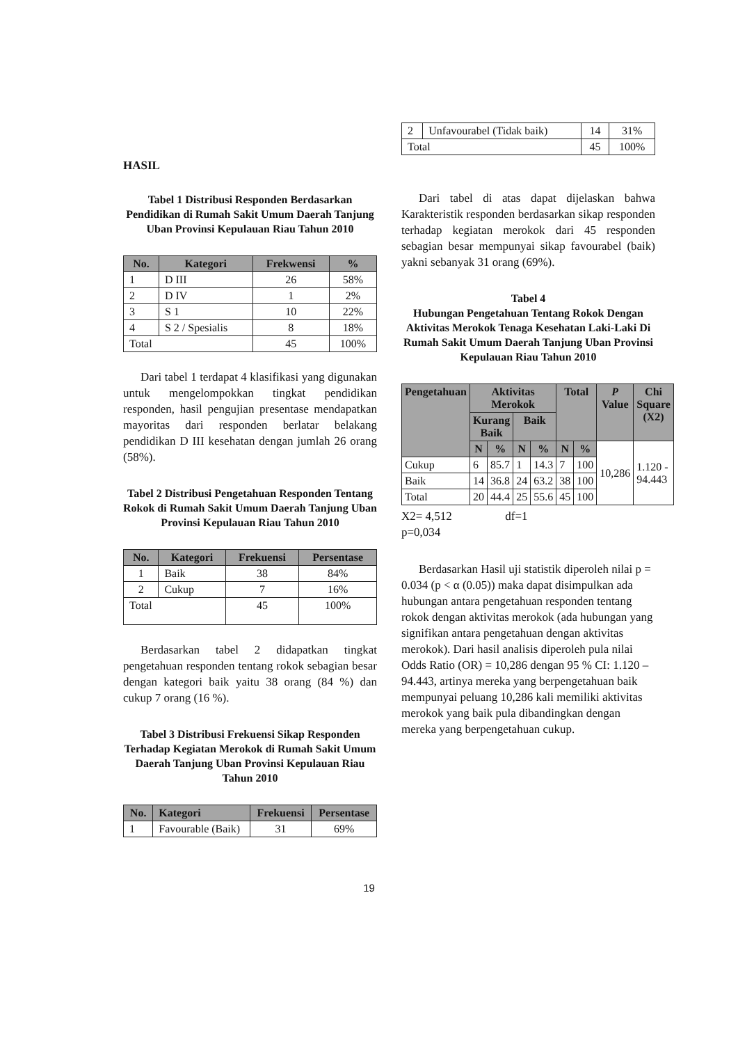HASIL
Tabel 1 Distribusi Responden Berdasarkan Pendidikan di Rumah Sakit Umum Daerah Tanjung Uban Provinsi Kepulauan Riau Tahun 2010
| No. | Kategori | Frekwensi | % |
| --- | --- | --- | --- |
| 1 | D III | 26 | 58% |
| 2 | D IV | 1 | 2% |
| 3 | S 1 | 10 | 22% |
| 4 | S 2 / Spesialis | 8 | 18% |
| Total | | 45 | 100% |
Dari tabel 1 terdapat 4 klasifikasi yang digunakan untuk mengelompokkan tingkat pendidikan responden, hasil pengujian presentase mendapatkan mayoritas dari responden berlatar belakang pendidikan D III kesehatan dengan jumlah 26 orang (58%).
Tabel 2 Distribusi Pengetahuan Responden Tentang Rokok di Rumah Sakit Umum Daerah Tanjung Uban Provinsi Kepulauan Riau Tahun 2010
| No. | Kategori | Frekuensi | Persentase |
| --- | --- | --- | --- |
| 1 | Baik | 38 | 84% |
| 2 | Cukup | 7 | 16% |
| Total | | 45 | 100% |
Berdasarkan tabel 2 didapatkan tingkat pengetahuan responden tentang rokok sebagian besar dengan kategori baik yaitu 38 orang (84 %) dan cukup 7 orang (16 %).
Tabel 3 Distribusi Frekuensi Sikap Responden Terhadap Kegiatan Merokok di Rumah Sakit Umum Daerah Tanjung Uban Provinsi Kepulauan Riau Tahun 2010
| No. | Kategori | Frekuensi | Persentase |
| --- | --- | --- | --- |
| 1 | Favourable (Baik) | 31 | 69% |
| 2 | Unfavourabel (Tidak baik) | 14 | 31% |
| Total | | 45 | 100% |
Dari tabel di atas dapat dijelaskan bahwa Karakteristik responden berdasarkan sikap responden terhadap kegiatan merokok dari 45 responden sebagian besar mempunyai sikap favourabel (baik) yakni sebanyak 31 orang (69%).
Tabel 4
Hubungan Pengetahuan Tentang Rokok Dengan Aktivitas Merokok Tenaga Kesehatan Laki-Laki Di Rumah Sakit Umum Daerah Tanjung Uban Provinsi Kepulauan Riau Tahun 2010
| Pengetahuan | Aktivitas Merokok | | | | Total | | P Value | Chi Square (X2) |
| --- | --- | --- | --- | --- | --- | --- | --- | --- |
| | Kurang Baik | | Baik | | | | | |
| | N | % | N | % | N | % | 10,286 | 1.120 - 94.443 |
| Cukup | 6 | 85.7 | 1 | 14.3 | 7 | 100 | | |
| Baik | 14 | 36.8 | 24 | 63.2 | 38 | 100 | | |
| Total | 20 | 44.4 | 25 | 55.6 | 45 | 100 | | |
X2= 4,512 df=1
p=0,034
Berdasarkan Hasil uji statistik diperoleh nilai p = 0.034 (p < α (0.05)) maka dapat disimpulkan ada hubungan antara pengetahuan responden tentang rokok dengan aktivitas merokok (ada hubungan yang signifikan antara pengetahuan dengan aktivitas merokok). Dari hasil analisis diperoleh pula nilai Odds Ratio (OR) = 10,286 dengan 95 % CI: 1.120 – 94.443, artinya mereka yang berpengetahuan baik mempunyai peluang 10,286 kali memiliki aktivitas merokok yang baik pula dibandingkan dengan mereka yang berpengetahuan cukup.
19